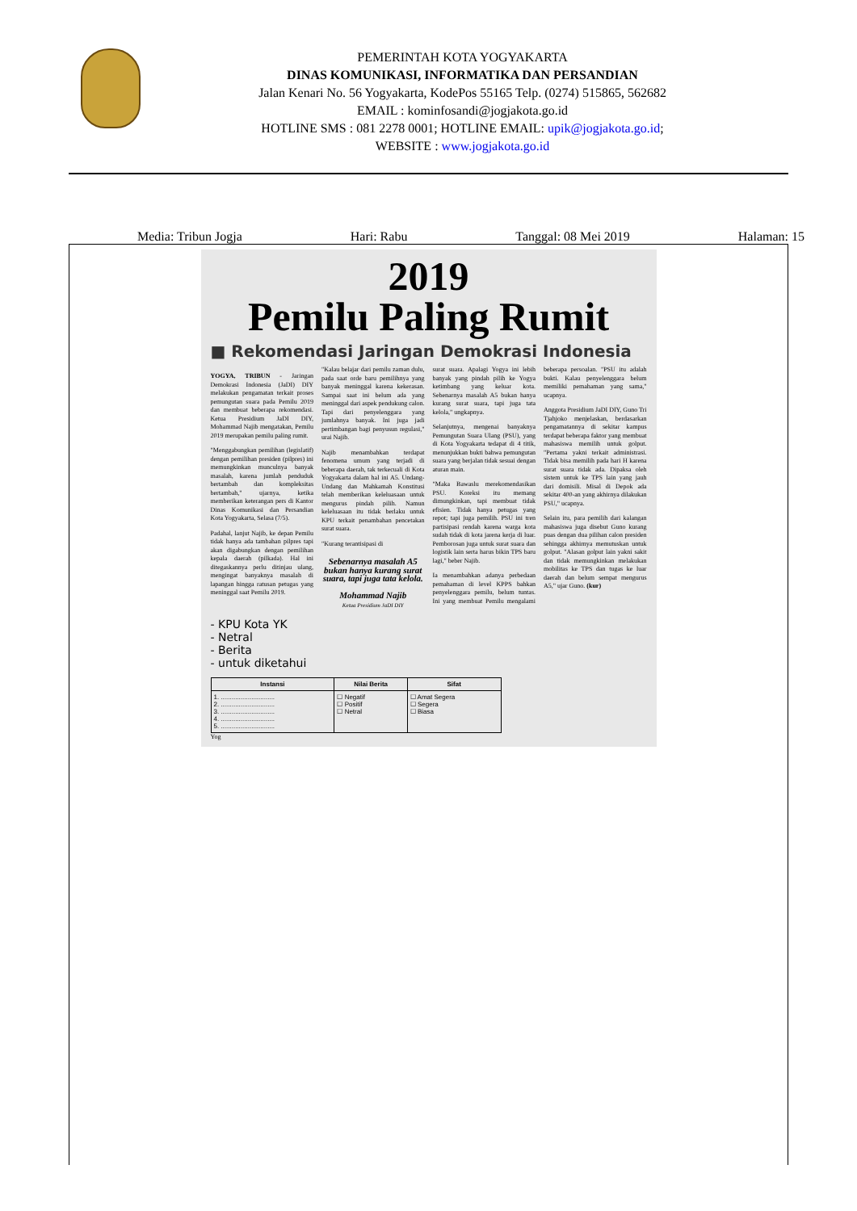PEMERINTAH KOTA YOGYAKARTA
DINAS KOMUNIKASI, INFORMATIKA DAN PERSANDIAN
Jalan Kenari No. 56 Yogyakarta, KodePos 55165 Telp. (0274) 515865, 562682
EMAIL : kominfosandi@jogjakota.go.id
HOTLINE SMS : 081 2278 0001; HOTLINE EMAIL: upik@jogjakota.go.id;
WEBSITE : www.jogjakota.go.id
Media: Tribun Jogja Hari: Rabu Tanggal: 08 Mei 2019 Halaman: 15
2019
Pemilu Paling Rumit
■ Rekomendasi Jaringan Demokrasi Indonesia
YOGYA, TRIBUN - Jaringan Demokrasi Indonesia (JaDI) DIY melakukan pengamatan terkait proses pemungutan suara pada Pemilu 2019 dan membuat beberapa rekomendasi. Ketua Presidium JaDI DIY, Mohammad Najib mengatakan, Pemilu 2019 merupakan pemilu paling rumit.
"Menggabungkan pemilihan (legislatif) dengan pemilihan presiden (pilpres) ini memungkinkan munculnya banyak masalah, karena jumlah penduduk bertambah dan kompleksitas bertambah," ujarnya, ketika memberikan keterangan pers di Kantor Dinas Komunikasi dan Persandian Kota Yogyakarta, Selasa (7/5).
Padahal, lanjut Najib, ke depan Pemilu tidak hanya ada tambahan pilpres tapi akan digabungkan dengan pemilihan kepala daerah (pilkada). Hal ini ditegaskannya perlu ditinjau ulang, mengingat banyaknya masalah di lapangan hingga ratusan petugas yang meninggal saat Pemilu 2019.
"Kalau belajar dari pemilu zaman dulu, pada saat orde baru pemilihnya yang banyak meninggal karena kekerasan. Sampai saat ini belum ada yang meninggal dari aspek pendukung calon. Tapi dari penyelenggara yang jumlahnya banyak. Ini juga jadi pertimbangan bagi penyusun regulasi," urai Najib.
Najib menambahkan terdapat fenomena umum yang terjadi di beberapa daerah, tak terkecuali di Kota Yogyakarta dalam hal ini A5. Undang-Undang dan Mahkamah Konstitusi telah memberikan keleluasaan untuk mengurus pindah pilih. Namun keleluasaan itu tidak berlaku untuk KPU terkait penambahan pencetakan surat suara.
"Kurang terantisipasi di
Sebenarnya masalah A5 bukan hanya kurang surat suara, tapi juga tata kelola.
Mohammad Najib
Ketua Presidium JaDI DIY
surat suara. Apalagi Yogya ini lebih banyak yang pindah pilih ke Yogya ketimbang yang keluar kota. Sebenarnya masalah A5 bukan hanya kurang surat suara, tapi juga tata kelola," ungkapnya.
Selanjutnya, mengenai banyaknya Pemungutan Suara Ulang (PSU), yang di Kota Yogyakarta tedapat di 4 titik, menunjukkan bukti bahwa pemungutan suara yang berjalan tidak sesuai dengan aturan main.
"Maka Bawaslu merekomendasikan PSU. Koreksi itu memang dimungkinkan, tapi membuat tidak efisien. Tidak hanya petugas yang repot; tapi juga pemilih. PSU ini tren partisipasi rendah karena warga kota sudah tidak di kota jarena kerja di luar. Pemborosan juga untuk surat suara dan logistik lain serta harus bikin TPS baru lagi," beber Najib.
Ia menambahkan adanya perbedaan pemahaman di level KPPS bahkan penyelenggara pemilu, belum tuntas. Ini yang membuat Pemilu mengalami beberapa persoalan. "PSU itu adalah bukti. Kalau penyelenggara belum memiliki pemahaman yang sama," ucapnya.
Anggota Presidium JaDI DIY, Guno Tri Tjahjoko menjelaskan, berdasarkan pengamatannya di sekitar kampus terdapat beberapa faktor yang membuat mahasiswa memilih untuk golput. "Pertama yakni terkait administrasi. Tidak bisa memilih pada hari H karena surat suara tidak ada. Dipaksa oleh sistem untuk ke TPS lain yang jauh dari domisili. Misal di Depok ada sekitar 400-an yang akhirnya dilakukan PSU," ucapnya.
Selain itu, para pemilih dari kalangan mahasiswa juga disebut Guno kurang puas dengan dua pilihan calon presiden sehingga akhirnya memutuskan untuk golput. "Alasan golput lain yakni sakit dan tidak memungkinkan melakukan mobilitas ke TPS dan tugas ke luar daerah dan belum sempat mengurus A5," ujar Guno. (kur)
- KPU Kota YK
- Netral
- Berita
- untuk diketahui
| Instansi | Nilai Berita | Sifat |
| --- | --- | --- |
| 1. .............................. 2. .............................. 3. .............................. 4. .............................. 5. .............................. | ☐ Negatif ☐ Positif ☐ Netral | ☐ Amat Segera ☐ Segera ☐ Biasa |
Yog